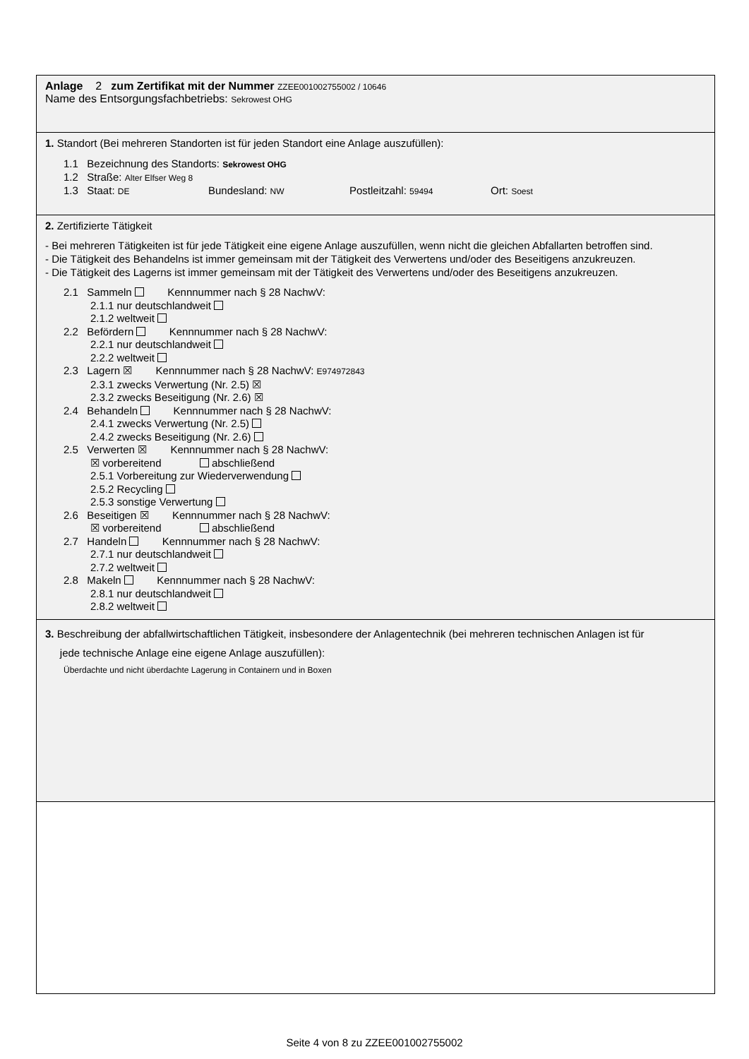Anlage 2 zum Zertifikat mit der Nummer ZZEE001002755002 / 10646
Name des Entsorgungsfachbetriebs: Sekrowest OHG
1. Standort (Bei mehreren Standorten ist für jeden Standort eine Anlage auszufüllen):
1.1 Bezeichnung des Standorts: Sekrowest OHG
1.2 Straße: Alter Elfser Weg 8
1.3 Staat: DE Bundesland: NW Postleitzahl: 59494 Ort: Soest
2. Zertifizierte Tätigkeit
- Bei mehreren Tätigkeiten ist für jede Tätigkeit eine eigene Anlage auszufüllen, wenn nicht die gleichen Abfallarten betroffen sind.
- Die Tätigkeit des Behandelns ist immer gemeinsam mit der Tätigkeit des Verwertens und/oder des Beseitigens anzukreuzen.
- Die Tätigkeit des Lagerns ist immer gemeinsam mit der Tätigkeit des Verwertens und/oder des Beseitigens anzukreuzen.
2.1 Sammeln Kennnummer nach § 28 NachwV:
2.1.1 nur deutschlandweit
2.1.2 weltweit
2.2 Befördern Kennnummer nach § 28 NachwV:
2.2.1 nur deutschlandweit
2.2.2 weltweit
2.3 Lagern ☒ Kennnummer nach § 28 NachwV: E974972843
2.3.1 zwecks Verwertung (Nr. 2.5) ☒
2.3.2 zwecks Beseitigung (Nr. 2.6) ☒
2.4 Behandeln Kennnummer nach § 28 NachwV:
2.4.1 zwecks Verwertung (Nr. 2.5)
2.4.2 zwecks Beseitigung (Nr. 2.6)
2.5 Verwerten ☒ Kennnummer nach § 28 NachwV:
☒ vorbereitend abschließend
2.5.1 Vorbereitung zur Wiederverwendung
2.5.2 Recycling
2.5.3 sonstige Verwertung
2.6 Beseitigen ☒ Kennnummer nach § 28 NachwV:
☒ vorbereitend abschließend
2.7 Handeln Kennnummer nach § 28 NachwV:
2.7.1 nur deutschlandweit
2.7.2 weltweit
2.8 Makeln Kennnummer nach § 28 NachwV:
2.8.1 nur deutschlandweit
2.8.2 weltweit
3. Beschreibung der abfallwirtschaftlichen Tätigkeit, insbesondere der Anlagentechnik (bei mehreren technischen Anlagen ist für
jede technische Anlage eine eigene Anlage auszufüllen):
Überdachte und nicht überdachte Lagerung in Containern und in Boxen
Seite 4 von 8 zu ZZEE001002755002